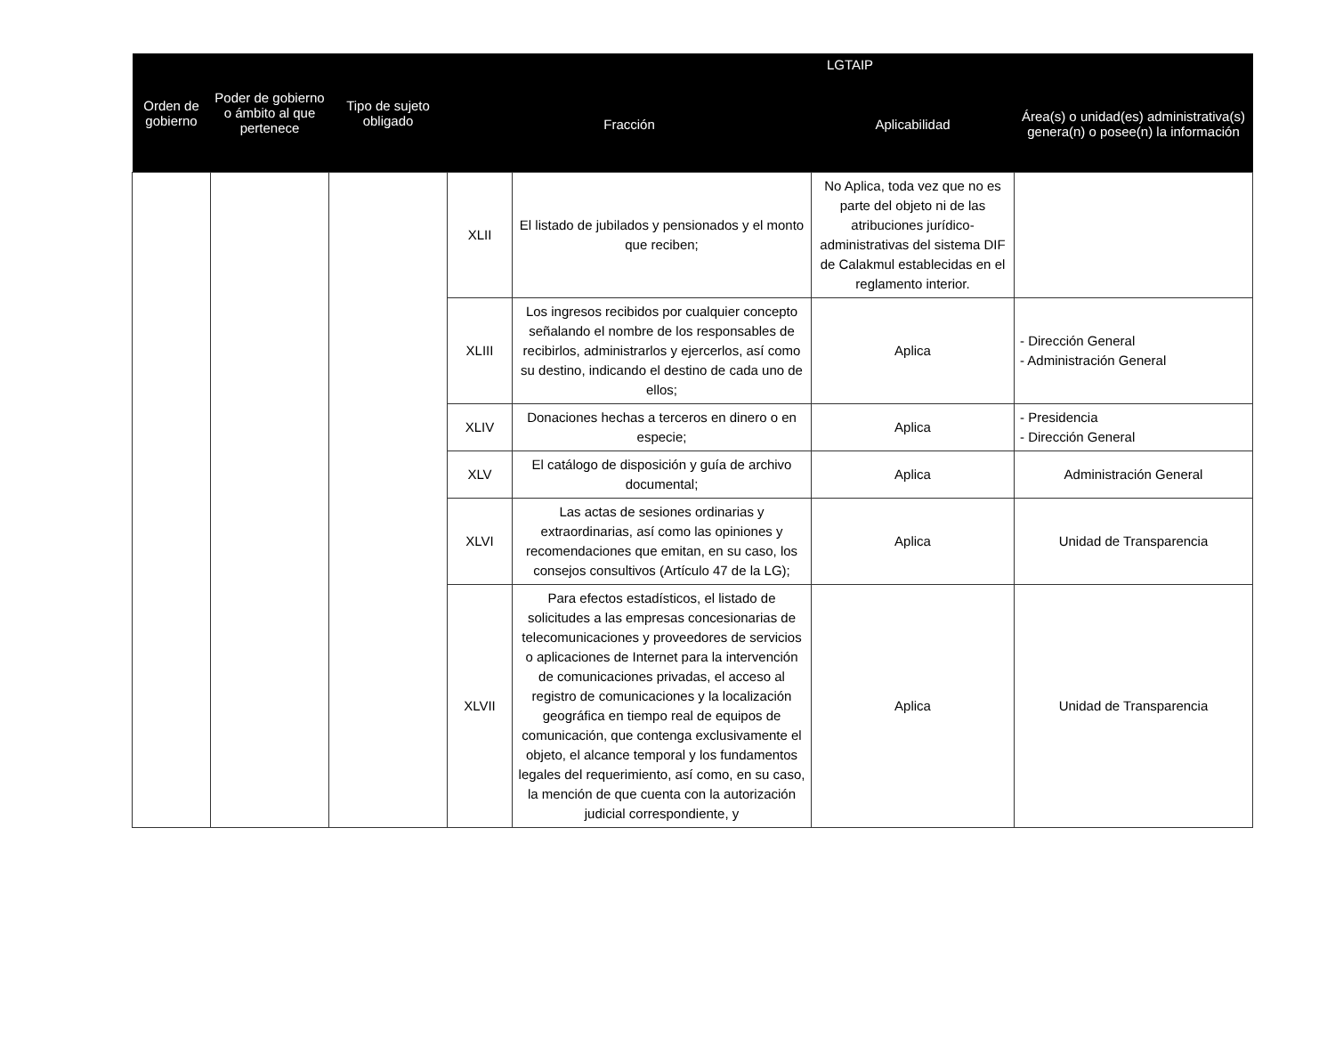| Orden de gobierno | Poder de gobierno o ámbito al que pertenece | Tipo de sujeto obligado | LGTAIP | | | |
| --- | --- | --- | --- | --- | --- | --- |
| | | | Fracción | | Aplicabilidad | Área(s) o unidad(es) administrativa(s) genera(n) o posee(n) la información |
| | | | XLII | El listado de jubilados y pensionados y el monto que reciben; | No Aplica, toda vez que no es parte del objeto ni de las atribuciones jurídico-administrativas del sistema DIF de Calakmul establecidas en el reglamento interior. | |
| | | | XLIII | Los ingresos recibidos por cualquier concepto señalando el nombre de los responsables de recibirlos, administrarlos y ejercerlos, así como su destino, indicando el destino de cada uno de ellos; | Aplica | - Dirección General - Administración General |
| | | | XLIV | Donaciones hechas a terceros en dinero o en especie; | Aplica | - Presidencia - Dirección General |
| | | | XLV | El catálogo de disposición y guía de archivo documental; | Aplica | Administración General |
| | | | XLVI | Las actas de sesiones ordinarias y extraordinarias, así como las opiniones y recomendaciones que emitan, en su caso, los consejos consultivos (Artículo 47 de la LG); | Aplica | Unidad de Transparencia |
| | | | XLVII | Para efectos estadísticos, el listado de solicitudes a las empresas concesionarias de telecomunicaciones y proveedores de servicios o aplicaciones de Internet para la intervención de comunicaciones privadas, el acceso al registro de comunicaciones y la localización geográfica en tiempo real de equipos de comunicación, que contenga exclusivamente el objeto, el alcance temporal y los fundamentos legales del requerimiento, así como, en su caso, la mención de que cuenta con la autorización judicial correspondiente, y | Aplica | Unidad de Transparencia |